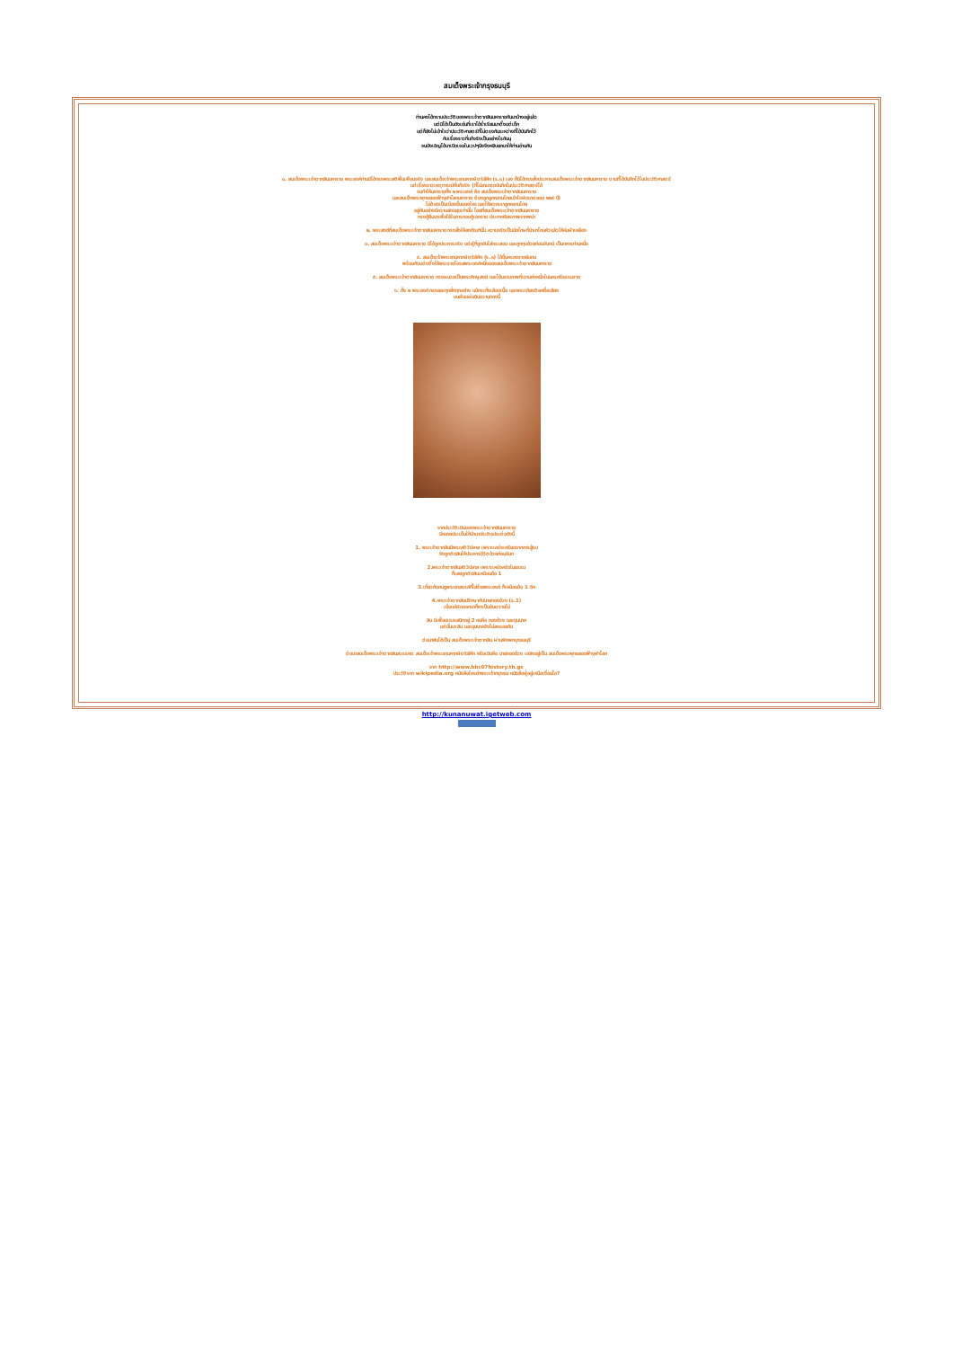สมเด็จพระเจ้ากรุงธนบุรี
ท่านคงได้ทราบประวัติของพระเจ้าตากสินมหาราชกันมาบ้างอยู่แล้ว
แต่มิได้เป็นดังเช่นที่เราได้ร่ำเรียนมาตั้งแต่เด็ก
แต่ก็ยังไม่เข้าใจว่าประวัติศาสตร์ที่ไม่ตรงกันระหว่างที่ได้บันทึกไว้
กับเรื่องราวที่แท้จริงเป็นอย่างไรกันนุ
จนบังเอิญได้มาเปิดเจอในเวปๆนึงจึงหยิบยกมาให้ท่านอ่านกัน
๑. สมเด็จพระเจ้าตากสินมหาราช พระองค์ท่านมิได้ทรงพระสติฟั่นเฟือนจริง และสมเด็จเจ้าพระยามหากษัตริย์ศึก (ร.๑) เอง ก็มิได้ทรงสั่งประหารสมเด็จพระเจ้าตากสินมหาราช ตามที่ได้บันทึกไว้ในประวัติศาสตร์
แต่เรื่องราวเหตุการณ์ที่แท้จริง (ที่ไม่สามารถบันทึกในประวัติศาสตร์ได้
จนทำให้มหาราชทั้ง ๒ พระองค์ คือ สมเด็จพระเจ้าตากสินมหาราช
และสมเด็จพระพุทธยอดฟ้าจุฬาโลกมหาราช ต้องถูกลูกหลานไทยเข้าใจผิดมาตลอด ๒๒๕ ปี)
ไม่ต้องเป็นเมืองขึ้นของใคร และให้พวกเราลูกหลานไทย
อยู่กันอย่างมีความสงบสุขเท่านั้น โดยที่สมเด็จพระเจ้าตากสินมหาราช
ทรงกู้ยืมมาเพื่อใช้ในการกอบกู้เอกราช ประกาศอิสรภาพจากพม่า
๒. พระสงฆ์ที่สมเด็จพระเจ้าตากสินมหาราช ทรงสั่งให้ลงทัณฑ์นั้น ความจริงเป็นนักโทษที่นำมาโกนหัวแล้วให้ห่มผ้าเหลือง
๓. สมเด็จพระเจ้าตากสินมหาราช มิได้ถูกประหารจริง แต่ผู้ที่ถูกจับใส่กระสอบ และถูกทุบด้วยท่อนจันทน์ เป็นทหารท่านหนึ่ง
๔. สมเด็จเจ้าพระยามหากษัตริย์ศึก (ร.๑) ได้ขึ้นครองราชย์แทน
พร้อมกับแต่งตั้งให้พระราชโอรสพระองค์หนึ่งของสมเด็จพระเจ้าตากสินมหาราช
๕. สมเด็จพระเจ้าตากสินมหาราช ทรงผนวชเป็นพระภิกษุสงฆ์ และได้มรณภาพที่เขาแห่งหนึ่งในนครศรีธรรมราช
๖. ทั้ง ๒ พระองค์ ทรงสละทุกสิ่งทุกอย่าง แม้กระทั่งเลือดเนื้อ และพระเกียรติยศชื่อเสียง
บนผืนแผ่นดินขวานทองนี้
จากประวัติเดิมของพระเจ้าตากสินมหาราช
มีหลายประเด็นให้นำมาประติดประต่อดังนี้
1. พระเจ้าตากสินมีพระสติวิปลาส เพราะเคร่งเครียดจากการสู้รบ
จึงถูกตัดสินให้ประหารชีวิตด้วยท่อนจันท
2.พระเจ้าตากสินสติวิปลาส เพราะเคร่งครัดในธรรม
ก็เลยถูกตัดสินเหมือนข้อ 1
3.เกี่ยวกับกบฏพระยาสรรค์ที่ใส่ร้ายพระองค์ ก็เหมือนข้อ 1 อีก
4.พระเจ้าตากสินปรึกษากับนายทองด้วง (ร.1)
เมื่อแก่ผิดออกมาก็หาเป็นอันตรายไม่
สิน มีเพื่อนเณรสนิทอยู่ 2 คนคือ ทองด้วง และบุนนาค
แต่นั้นมา สิน และบุนนาคจึงไม่ลงรอยกัน
ต่อมาสินได้เป็น สมเด็จพระเจ้าตากสิน ผ่านพิภพกรุงธนบุรี
ต่อมาสมเด็จพระเจ้าตากสินสวรรคต สมเด็จเจ้าพระยามหากษัตริย์ศึก หรือเดิมคือ นายทองด้วง เถลิงอยู่เป็น สมเด็จพระพุทธยอดฟ้าจุฬาโลก
จาก http://www.bbc07history.th.gs
ประวัติจาก wikipedia.org หนังสือใครฆ่าพระเจ้ากรุงธน หนังสือผู้อยู่เหนือเงื่อนไข?
http://kunanuwat.igetweb.com